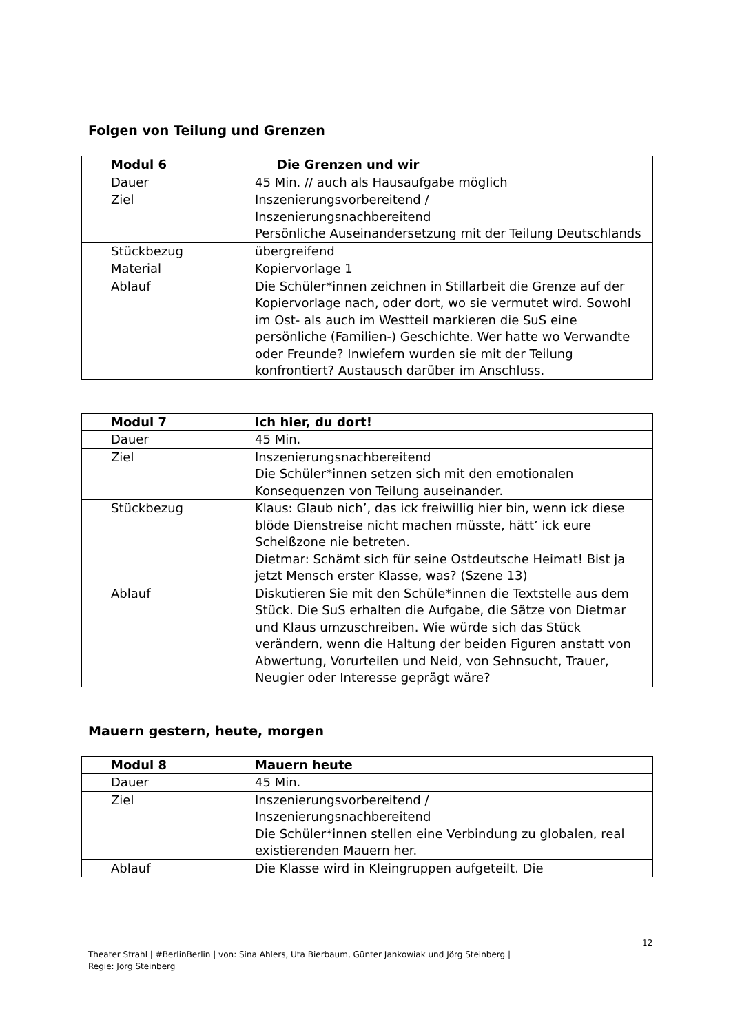Folgen von Teilung und Grenzen
| Modul 6 | Die Grenzen und wir |
| --- | --- |
| Dauer | 45 Min. // auch als Hausaufgabe möglich |
| Ziel | Inszenierungsvorbereitend / Inszenierungsnachbereitend Persönliche Auseinandersetzung mit der Teilung Deutschlands |
| Stückbezug | übergreifend |
| Material | Kopiervorlage 1 |
| Ablauf | Die Schüler*innen zeichnen in Stillarbeit die Grenze auf der Kopiervorlage nach, oder dort, wo sie vermutet wird. Sowohl im Ost- als auch im Westteil markieren die SuS eine persönliche (Familien-) Geschichte. Wer hatte wo Verwandte oder Freunde? Inwiefern wurden sie mit der Teilung konfrontiert? Austausch darüber im Anschluss. |
| Modul 7 | Ich hier, du dort! |
| --- | --- |
| Dauer | 45 Min. |
| Ziel | Inszenierungsnachbereitend Die Schüler*innen setzen sich mit den emotionalen Konsequenzen von Teilung auseinander. |
| Stückbezug | Klaus: Glaub nich’, das ick freiwillig hier bin, wenn ick diese blöde Dienstreise nicht machen müsste, hätt’ ick eure Scheißzone nie betreten. Dietmar: Schämt sich für seine Ostdeutsche Heimat! Bist ja jetzt Mensch erster Klasse, was? (Szene 13) |
| Ablauf | Diskutieren Sie mit den Schüle*innen die Textstelle aus dem Stück. Die SuS erhalten die Aufgabe, die Sätze von Dietmar und Klaus umzuschreiben. Wie würde sich das Stück verändern, wenn die Haltung der beiden Figuren anstatt von Abwertung, Vorurteilen und Neid, von Sehnsucht, Trauer, Neugier oder Interesse geprägt wäre? |
Mauern gestern, heute, morgen
| Modul 8 | Mauern heute |
| --- | --- |
| Dauer | 45 Min. |
| Ziel | Inszenierungsvorbereitend / Inszenierungsnachbereitend Die Schüler*innen stellen eine Verbindung zu globalen, real existierenden Mauern her. |
| Ablauf | Die Klasse wird in Kleingruppen aufgeteilt. Die |
12
Theater Strahl | #BerlinBerlin | von: Sina Ahlers, Uta Bierbaum, Günter Jankowiak und Jörg Steinberg |
Regie: Jörg Steinberg